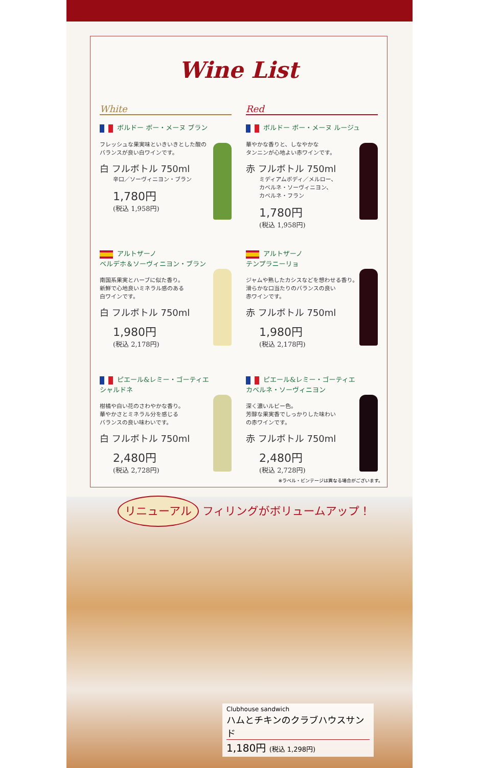Wine List
White
ボルドー ボー・メーヌ ブラン
フレッシュな果実味といきいきとした酸の
バランスが良い白ワインです。
白 フルボトル 750ml
辛口／ソーヴィニヨン・ブラン
1,780円
(税込 1,958円)
アルトザーノ
ベルデホ＆ソーヴィニヨン・ブラン
南国系果実とハーブに似た香り。
新鮮で心地良いミネラル感のある
白ワインです。
白 フルボトル 750ml
1,980円
(税込 2,178円)
ピエール&レミー・ゴーティエ
シャルドネ
柑橘や白い花のさわやかな香り。
華やかさとミネラル分を感じる
バランスの良い味わいです。
白 フルボトル 750ml
2,480円
(税込 2,728円)
Red
ボルドー ボー・メーヌ ルージュ
華やかな香りと、しなやかな
タンニンが心地よい赤ワインです。
赤 フルボトル 750ml
ミディアムボディ／メルロー、
カベルネ・ソーヴィニヨン、
カベルネ・フラン
1,780円
(税込 1,958円)
アルトザーノ
テンプラニーリョ
ジャムや熟したカシスなどを想わせる香り。
滑らかな口当たりのバランスの良い
赤ワインです。
赤 フルボトル 750ml
1,980円
(税込 2,178円)
ピエール&レミー・ゴーティエ
カベルネ・ソーヴィニヨン
深く濃いルビー色。
芳醇な果実香でしっかりした味わい
の赤ワインです。
赤 フルボトル 750ml
2,480円
(税込 2,728円)
※ラベル・ビンテージは異なる場合がございます。
リニューアル フィリングがボリュームアップ！
Clubhouse sandwich
ハムとチキンのクラブハウスサンド
1,180円 (税込 1,298円)